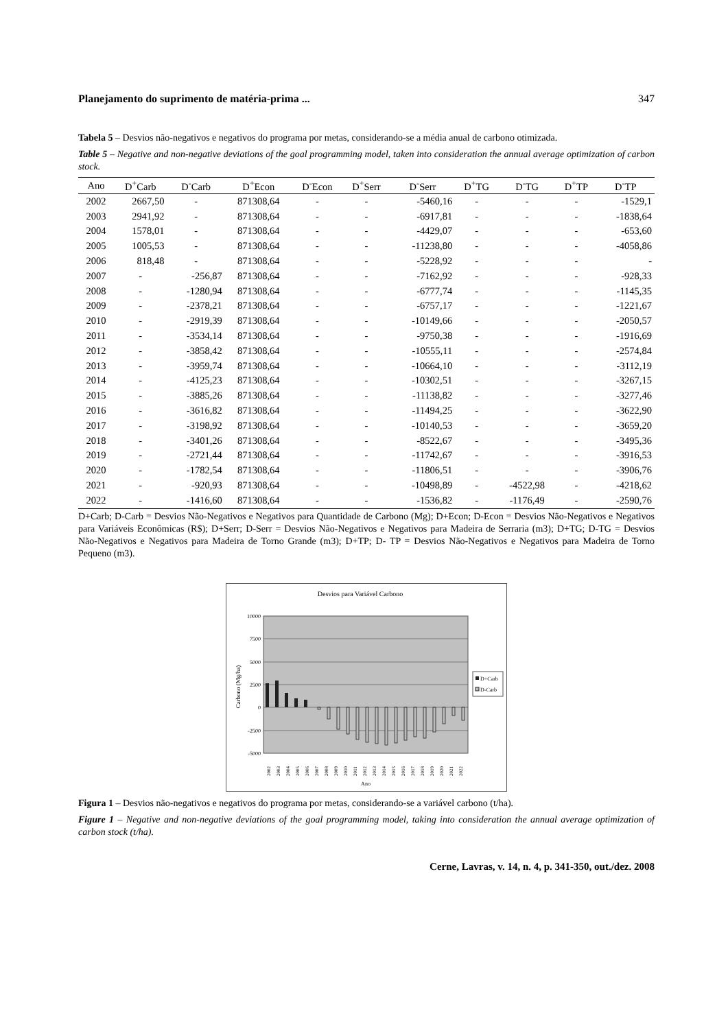Planejamento do suprimento de matéria-prima ... 347
Tabela 5 – Desvios não-negativos e negativos do programa por metas, considerando-se a média anual de carbono otimizada.
Table 5 – Negative and non-negative deviations of the goal programming model, taken into consideration the annual average optimization of carbon stock.
| Ano | D<sup>+</sup>Carb | D<sup>-</sup>Carb | D<sup>+</sup>Econ | D<sup>-</sup>Econ | D<sup>+</sup>Serr | D<sup>-</sup>Serr | D<sup>+</sup>TG | D<sup>-</sup>TG | D<sup>+</sup>TP | D<sup>-</sup>TP |
| --- | --- | --- | --- | --- | --- | --- | --- | --- | --- | --- |
| 2002 | 2667,50 | - | 871308,64 | - | - | -5460,16 | - | - | - | -1529,1 |
| 2003 | 2941,92 | - | 871308,64 | - | - | -6917,81 | - | - | - | -1838,64 |
| 2004 | 1578,01 | - | 871308,64 | - | - | -4429,07 | - | - | - | -653,60 |
| 2005 | 1005,53 | - | 871308,64 | - | - | -11238,80 | - | - | - | -4058,86 |
| 2006 | 818,48 | - | 871308,64 | - | - | -5228,92 | - | - | - | - |
| 2007 | - | -256,87 | 871308,64 | - | - | -7162,92 | - | - | - | -928,33 |
| 2008 | - | -1280,94 | 871308,64 | - | - | -6777,74 | - | - | - | -1145,35 |
| 2009 | - | -2378,21 | 871308,64 | - | - | -6757,17 | - | - | - | -1221,67 |
| 2010 | - | -2919,39 | 871308,64 | - | - | -10149,66 | - | - | - | -2050,57 |
| 2011 | - | -3534,14 | 871308,64 | - | - | -9750,38 | - | - | - | -1916,69 |
| 2012 | - | -3858,42 | 871308,64 | - | - | -10555,11 | - | - | - | -2574,84 |
| 2013 | - | -3959,74 | 871308,64 | - | - | -10664,10 | - | - | - | -3112,19 |
| 2014 | - | -4125,23 | 871308,64 | - | - | -10302,51 | - | - | - | -3267,15 |
| 2015 | - | -3885,26 | 871308,64 | - | - | -11138,82 | - | - | - | -3277,46 |
| 2016 | - | -3616,82 | 871308,64 | - | - | -11494,25 | - | - | - | -3622,90 |
| 2017 | - | -3198,92 | 871308,64 | - | - | -10140,53 | - | - | - | -3659,20 |
| 2018 | - | -3401,26 | 871308,64 | - | - | -8522,67 | - | - | - | -3495,36 |
| 2019 | - | -2721,44 | 871308,64 | - | - | -11742,67 | - | - | - | -3916,53 |
| 2020 | - | -1782,54 | 871308,64 | - | - | -11806,51 | - | - | - | -3906,76 |
| 2021 | - | -920,93 | 871308,64 | - | - | -10498,89 | - | -4522,98 | - | -4218,62 |
| 2022 | - | -1416,60 | 871308,64 | - | - | -1536,82 | - | -1176,49 | - | -2590,76 |
D+Carb; D-Carb = Desvios Não-Negativos e Negativos para Quantidade de Carbono (Mg); D+Econ; D-Econ = Desvios Não-Negativos e Negativos para Variáveis Econômicas (R$); D+Serr; D-Serr = Desvios Não-Negativos e Negativos para Madeira de Serraria (m3); D+TG; D-TG = Desvios Não-Negativos e Negativos para Madeira de Torno Grande (m3); D+TP; D- TP = Desvios Não-Negativos e Negativos para Madeira de Torno Pequeno (m3).
Desvios para Variável Carbono
10000
7500
5000
2500
0
-2500
-5000
Carbono (Mg/ha)
D+Carb
D-Carb
2002
2003
2004
2005
2006
2007
2008
2009
2010
2011
2012
2013
2014
2015
2016
2017
2018
2019
2020
2021
2022
Ano
Figura 1 – Desvios não-negativos e negativos do programa por metas, considerando-se a variável carbono (t/ha).
Figure 1 – Negative and non-negative deviations of the goal programming model, taking into consideration the annual average optimization of carbon stock (t/ha).
Cerne, Lavras, v. 14, n. 4, p. 341-350, out./dez. 2008